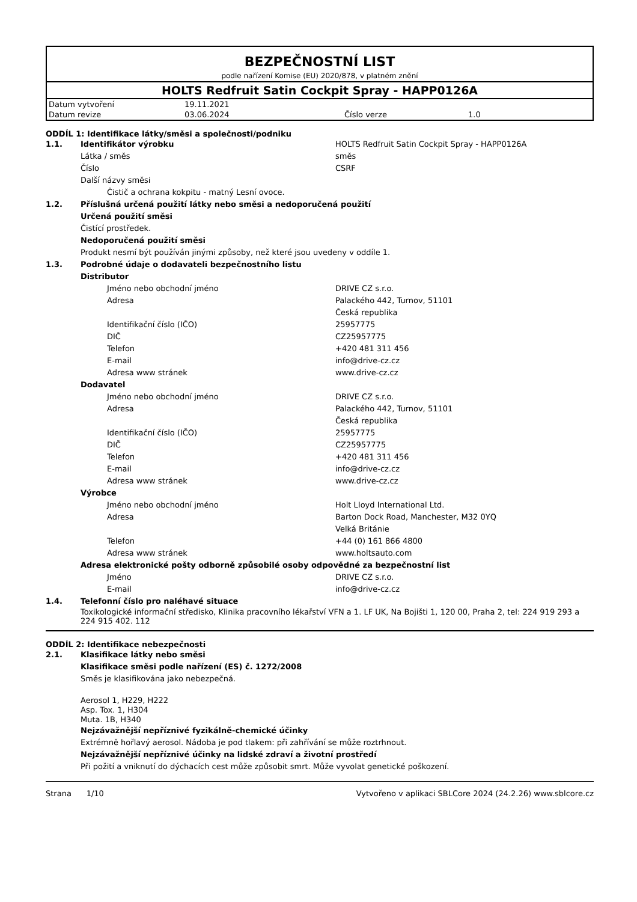BEZPEČNOSTNÍ LIST
podle nařízení Komise (EU) 2020/878, v platném znění
HOLTS Redfruit Satin Cockpit Spray - HAPP0126A
| Datum vytvoření | 19.11.2021 | | |
| Datum revize | 03.06.2024 | Číslo verze | 1.0 |
ODDÍL 1: Identifikace látky/směsi a společnosti/podniku
1.1. Identifikátor výrobku HOLTS Redfruit Satin Cockpit Spray - HAPP0126A
Látka / směs směs
Číslo CSRF
Další názvy směsi
Čistič a ochrana kokpitu - matný Lesní ovoce.
1.2. Příslušná určená použití látky nebo směsi a nedoporučená použití
Určená použití směsi
Čistící prostředek.
Nedoporučená použití směsi
Produkt nesmí být používán jinými způsoby, než které jsou uvedeny v oddíle 1.
1.3. Podrobné údaje o dodavateli bezpečnostního listu
Distributor
Jméno nebo obchodní jméno DRIVE CZ s.r.o.
Adresa Palackého 442, Turnov, 51101
Česká republika
Identifikační číslo (IČO) 25957775
DIČ CZ25957775
Telefon +420 481 311 456
E-mail info@drive-cz.cz
Adresa www stránek www.drive-cz.cz
Dodavatel
Jméno nebo obchodní jméno DRIVE CZ s.r.o.
Adresa Palackého 442, Turnov, 51101
Česká republika
Identifikační číslo (IČO) 25957775
DIČ CZ25957775
Telefon +420 481 311 456
E-mail info@drive-cz.cz
Adresa www stránek www.drive-cz.cz
Výrobce
Jméno nebo obchodní jméno Holt LIoyd International Ltd.
Adresa Barton Dock Road, Manchester, M32 0YQ
Velká Británie
Telefon +44 (0) 161 866 4800
Adresa www stránek www.holtsauto.com
Adresa elektronické pošty odborně způsobilé osoby odpovědné za bezpečnostní list
Jméno DRIVE CZ s.r.o.
E-mail info@drive-cz.cz
1.4. Telefonní číslo pro naléhavé situace
Toxikologické informační středisko, Klinika pracovního lékařství VFN a 1. LF UK, Na Bojišti 1, 120 00, Praha 2, tel: 224 919 293 a 224 915 402. 112
ODDÍL 2: Identifikace nebezpečnosti
2.1. Klasifikace látky nebo směsi
Klasifikace směsi podle nařízení (ES) č. 1272/2008
Směs je klasifikována jako nebezpečná.
Aerosol 1, H229, H222
Asp. Tox. 1, H304
Muta. 1B, H340
Nejzávažnější nepříznivé fyzikálně-chemické účinky
Extrémně hořlavý aerosol. Nádoba je pod tlakem: při zahřívání se může roztrhnout.
Nejzávažnější nepříznivé účinky na lidské zdraví a životní prostředí
Při požití a vniknutí do dýchacích cest může způsobit smrt. Může vyvolat genetické poškození.
Strana 1/10 Vytvořeno v aplikaci SBLCore 2024 (24.2.26) www.sblcore.cz